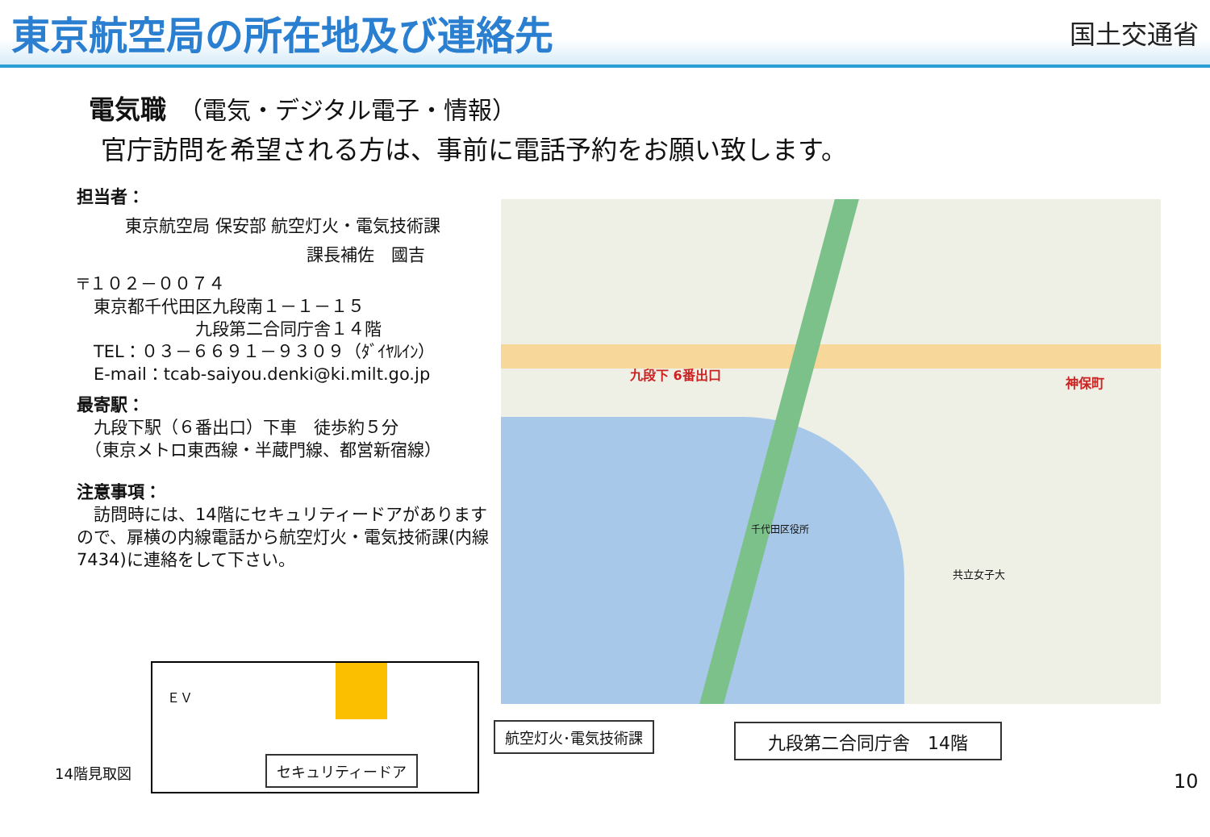東京航空局の所在地及び連絡先
国土交通省
電気職　（電気・デジタル電子・情報）
官庁訪問を希望される方は、事前に電話予約をお願い致します。
担当者：
東京航空局 保安部 航空灯火・電気技術課
課長補佐　國吉
〒１０２－００７４
　東京都千代田区九段南１－１－１５
　　　　　　　九段第二合同庁舎１４階
　TEL：０３－６６９１－９３０９（ﾀﾞｲﾔﾙｲﾝ）
　E-mail：tcab-saiyou.denki@ki.milt.go.jp
最寄駅：
　九段下駅（６番出口）下車　徒歩約５分
　（東京メトロ東西線・半蔵門線、都営新宿線）
注意事項：
　訪問時には、14階にセキュリティードアがありますので、扉横の内線電話から航空灯火・電気技術課(内線7434)に連絡をして下さい。
九段下 6番出口
神保町
千代田区役所
共立女子大
ＥＶ
航空灯火･電気技術課
セキュリティードア
九段第二合同庁舎　14階
14階見取図 10